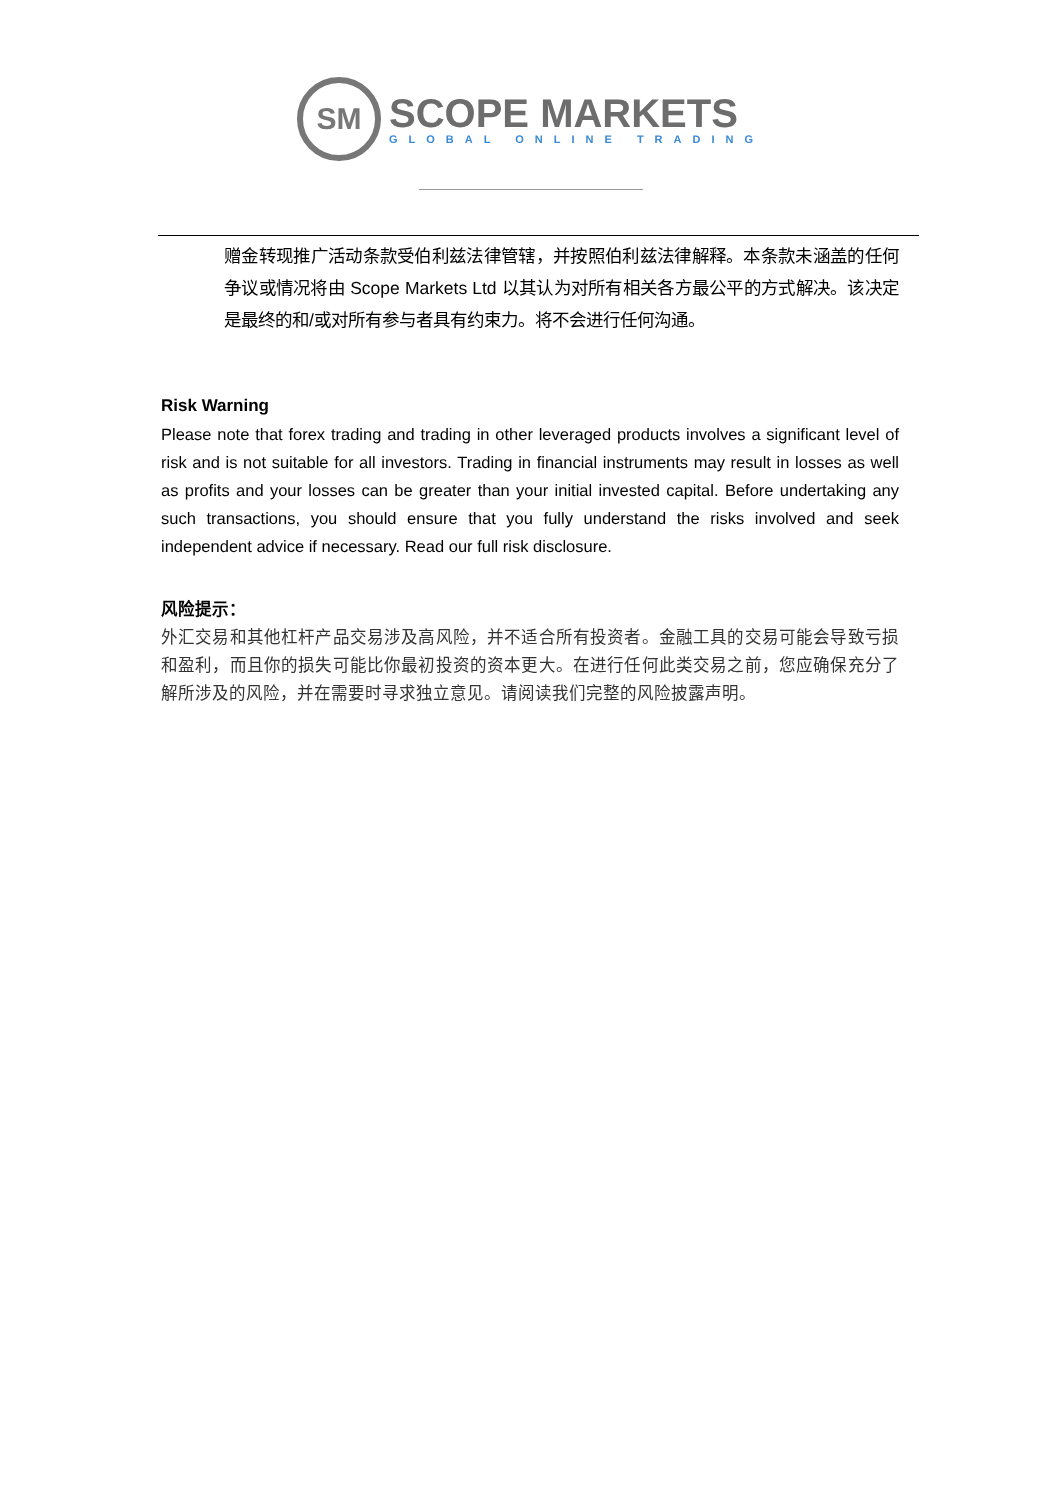SM
SCOPE MARKETS
GLOBAL ONLINE TRADING
赠金转现推广活动条款受伯利兹法律管辖，并按照伯利兹法律解释。本条款未涵盖的任何争议或情况将由 Scope Markets Ltd 以其认为对所有相关各方最公平的方式解决。该决定是最终的和/或对所有参与者具有约束力。将不会进行任何沟通。
Risk Warning
Please note that forex trading and trading in other leveraged products involves a significant level of risk and is not suitable for all investors. Trading in financial instruments may result in losses as well as profits and your losses can be greater than your initial invested capital. Before undertaking any such transactions, you should ensure that you fully understand the risks involved and seek independent advice if necessary. Read our full risk disclosure.
风险提示：
外汇交易和其他杠杆产品交易涉及高风险，并不适合所有投资者。金融工具的交易可能会导致亏损和盈利，而且你的损失可能比你最初投资的资本更大。在进行任何此类交易之前，您应确保充分了解所涉及的风险，并在需要时寻求独立意见。请阅读我们完整的风险披露声明。